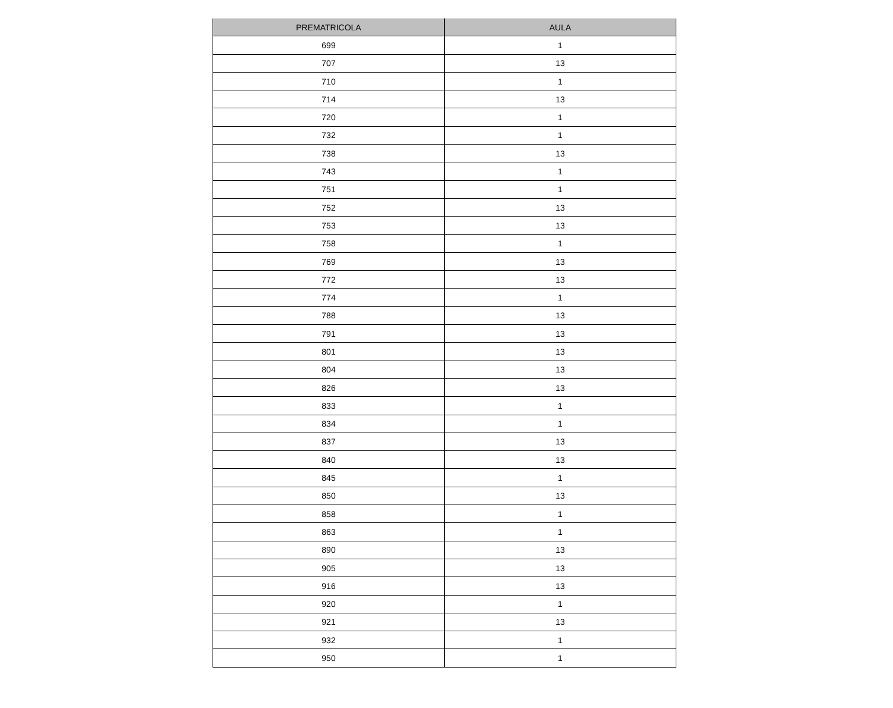| PREMATRICOLA | AULA |
| --- | --- |
| 699 | 1 |
| 707 | 13 |
| 710 | 1 |
| 714 | 13 |
| 720 | 1 |
| 732 | 1 |
| 738 | 13 |
| 743 | 1 |
| 751 | 1 |
| 752 | 13 |
| 753 | 13 |
| 758 | 1 |
| 769 | 13 |
| 772 | 13 |
| 774 | 1 |
| 788 | 13 |
| 791 | 13 |
| 801 | 13 |
| 804 | 13 |
| 826 | 13 |
| 833 | 1 |
| 834 | 1 |
| 837 | 13 |
| 840 | 13 |
| 845 | 1 |
| 850 | 13 |
| 858 | 1 |
| 863 | 1 |
| 890 | 13 |
| 905 | 13 |
| 916 | 13 |
| 920 | 1 |
| 921 | 13 |
| 932 | 1 |
| 950 | 1 |